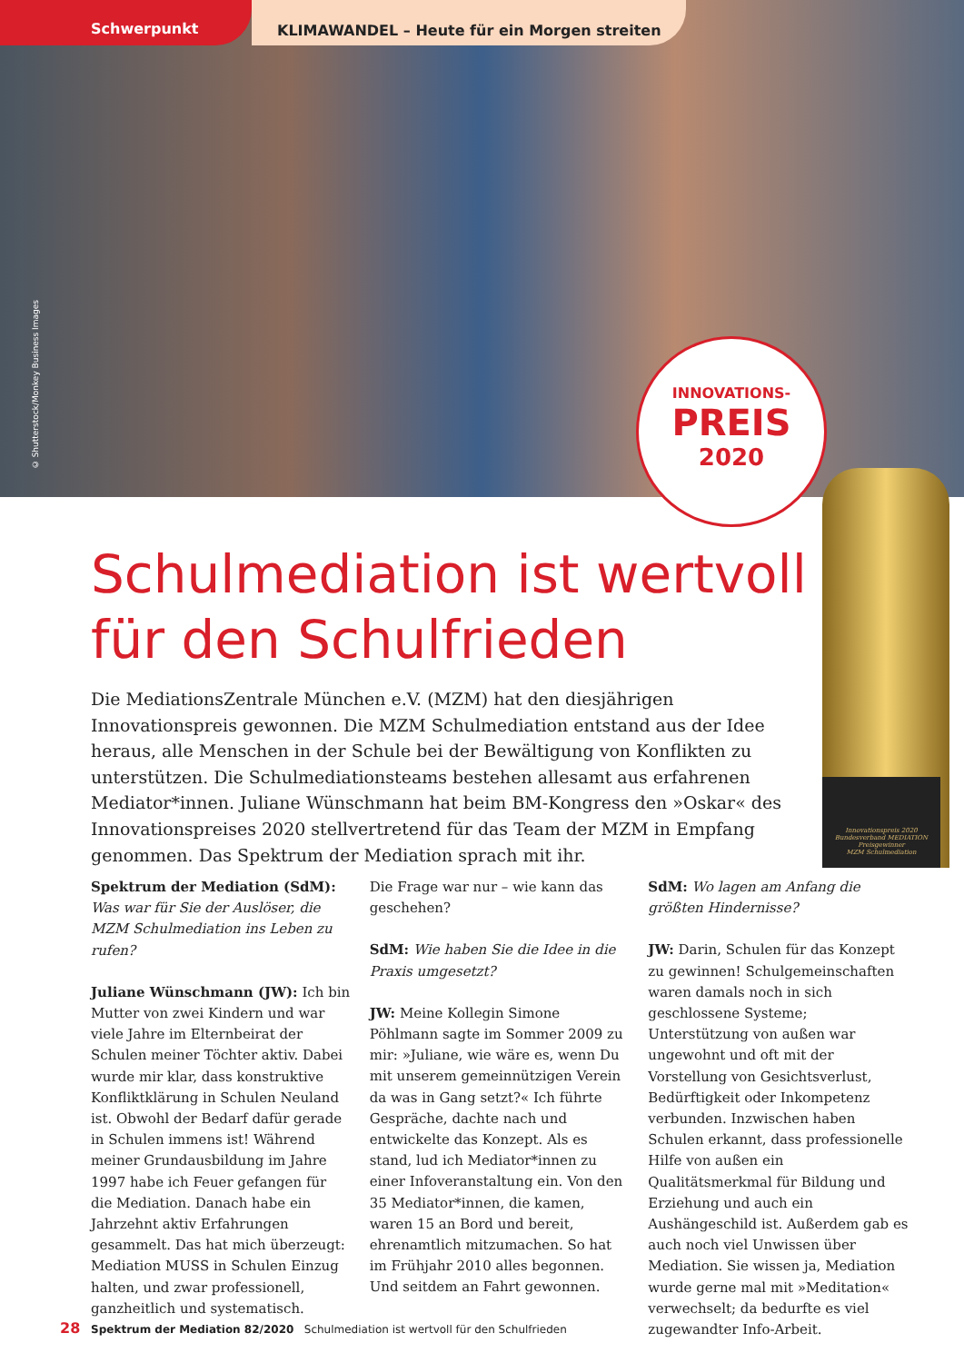Schwerpunkt KLIMAWANDEL – Heute für ein Morgen streiten
© Shutterstock/Monkey Business Images
INNOVATIONS-
PREIS
2020
Innovationspreis 2020
Bundesverband MEDIATION
Preisgewinner
MZM Schulmediation
Schulmediation ist wertvoll
für den Schulfrieden
Die MediationsZentrale München e.V. (MZM) hat den diesjährigen Innovationspreis gewonnen. Die MZM Schulmediation entstand aus der Idee heraus, alle Menschen in der Schule bei der Bewältigung von Konflikten zu unterstützen. Die Schulmediationsteams bestehen allesamt aus erfahrenen Mediator*innen. Juliane Wünschmann hat beim BM-Kongress den »Oskar« des Innovationspreises 2020 stellvertretend für das Team der MZM in Empfang genommen. Das Spektrum der Mediation sprach mit ihr.
Spektrum der Mediation (SdM):
Was war für Sie der Auslöser, die MZM Schulmediation ins Leben zu rufen?
Juliane Wünschmann (JW): Ich bin Mutter von zwei Kindern und war viele Jahre im Elternbeirat der Schulen meiner Töchter aktiv. Dabei wurde mir klar, dass konstruktive Konfliktklärung in Schulen Neuland ist. Obwohl der Bedarf dafür gerade in Schulen immens ist! Während meiner Grundausbildung im Jahre 1997 habe ich Feuer gefangen für die Mediation. Danach habe ein Jahrzehnt aktiv Erfahrungen gesammelt. Das hat mich überzeugt: Mediation MUSS in Schulen Einzug halten, und zwar professionell, ganzheitlich und systematisch.
Die Frage war nur – wie kann das geschehen?
SdM: Wie haben Sie die Idee in die Praxis umgesetzt?
JW: Meine Kollegin Simone Pöhlmann sagte im Sommer 2009 zu mir: »Juliane, wie wäre es, wenn Du mit unserem gemeinnützigen Verein da was in Gang setzt?« Ich führte Gespräche, dachte nach und entwickelte das Konzept. Als es stand, lud ich Mediator*innen zu einer Infoveranstaltung ein. Von den 35 Mediator*innen, die kamen, waren 15 an Bord und bereit, ehrenamtlich mitzumachen. So hat im Frühjahr 2010 alles begonnen. Und seitdem an Fahrt gewonnen.
SdM: Wo lagen am Anfang die größten Hindernisse?
JW: Darin, Schulen für das Konzept zu gewinnen! Schulgemeinschaften waren damals noch in sich geschlossene Systeme; Unterstützung von außen war ungewohnt und oft mit der Vorstellung von Gesichtsverlust, Bedürftigkeit oder Inkompetenz verbunden. Inzwischen haben Schulen erkannt, dass professionelle Hilfe von außen ein Qualitätsmerkmal für Bildung und Erziehung und auch ein Aushängeschild ist. Außerdem gab es auch noch viel Unwissen über Mediation. Sie wissen ja, Mediation wurde gerne mal mit »Meditation« verwechselt; da bedurfte es viel zugewandter Info-Arbeit.
28 Spektrum der Mediation 82/2020 Schulmediation ist wertvoll für den Schulfrieden